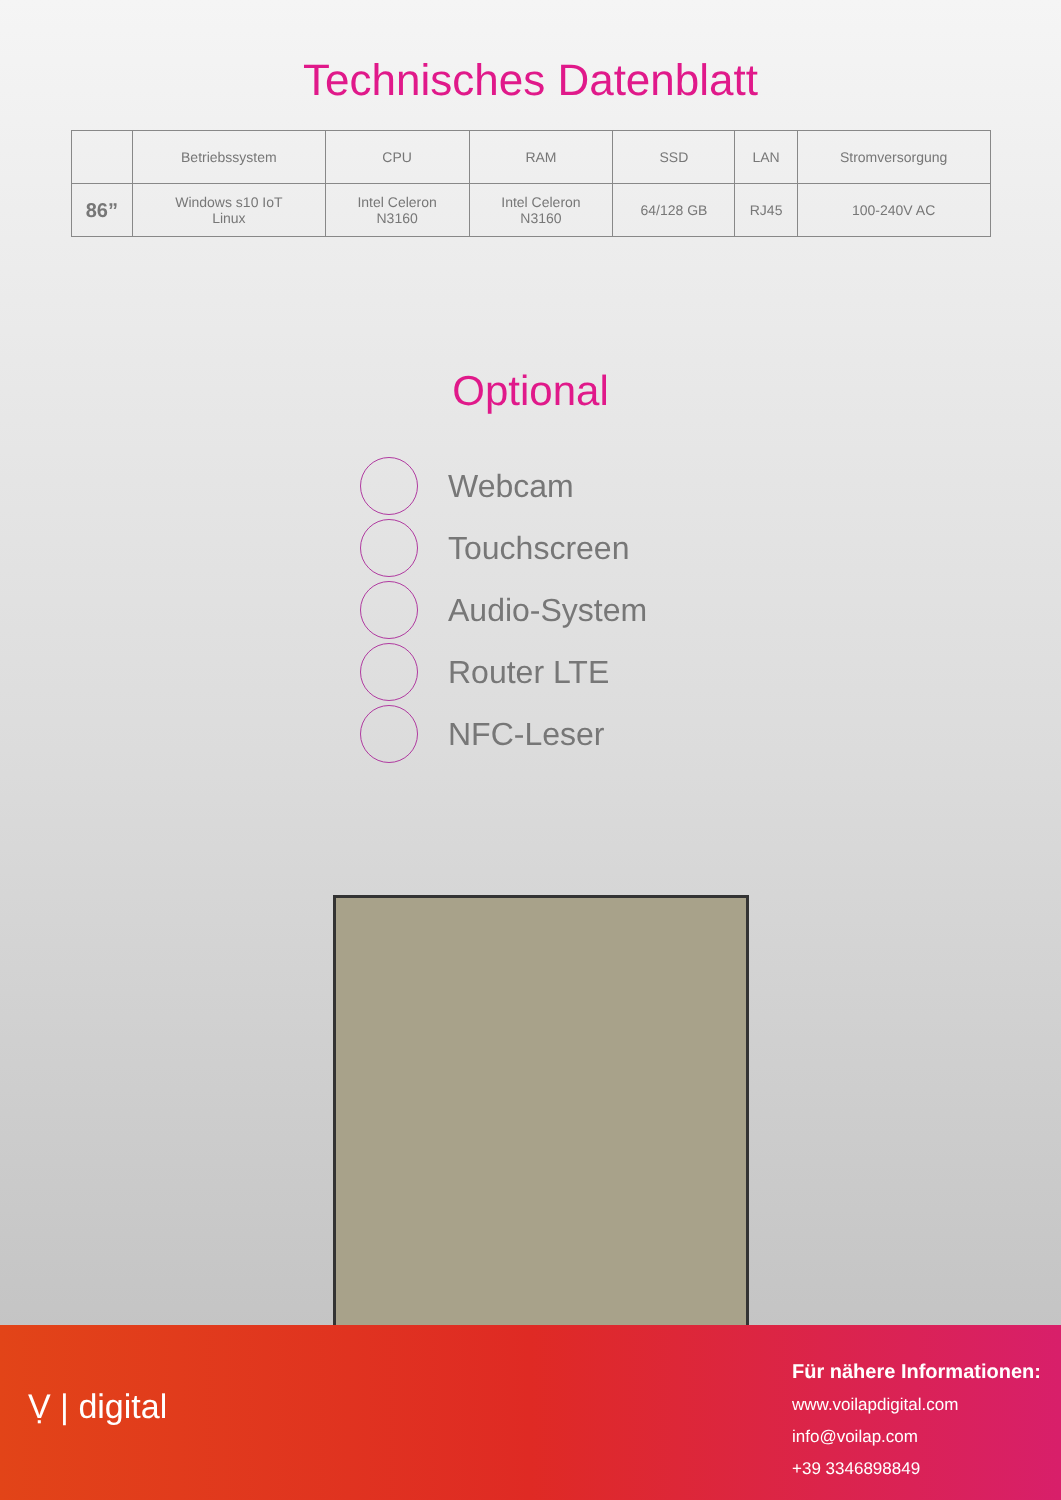Technisches Datenblatt
| | Betriebssystem | CPU | RAM | SSD | LAN | Stromversorgung |
| --- | --- | --- | --- | --- | --- | --- |
| 86” | Windows s10 IoT Linux | Intel Celeron N3160 | Intel Celeron N3160 | 64/128 GB | RJ45 | 100-240V AC |
Optional
Webcam
Touchscreen
Audio-System
Router LTE
NFC-Leser
Ṿ | digital
Für nähere Informationen:
www.voilapdigital.com
info@voilap.com
+39 3346898849